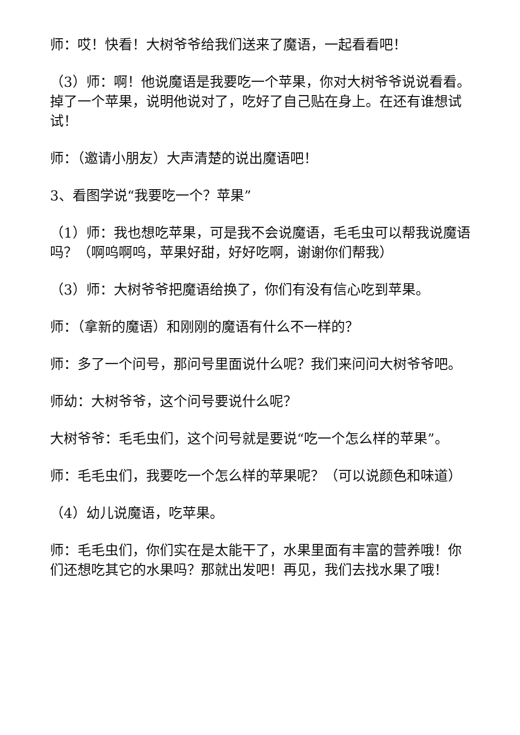师：哎！快看！大树爷爷给我们送来了魔语，一起看看吧！
（3）师：啊！他说魔语是我要吃一个苹果，你对大树爷爷说说看看。掉了一个苹果，说明他说对了，吃好了自己贴在身上。在还有谁想试试！
师：（邀请小朋友）大声清楚的说出魔语吧！
3、看图学说“我要吃一个？苹果”
（1）师：我也想吃苹果，可是我不会说魔语，毛毛虫可以帮我说魔语吗？（啊呜啊呜，苹果好甜，好好吃啊，谢谢你们帮我）
（3）师：大树爷爷把魔语给换了，你们有没有信心吃到苹果。
师：（拿新的魔语）和刚刚的魔语有什么不一样的？
师：多了一个问号，那问号里面说什么呢？我们来问问大树爷爷吧。
师幼：大树爷爷，这个问号要说什么呢？
大树爷爷：毛毛虫们，这个问号就是要说“吃一个怎么样的苹果”。
师：毛毛虫们，我要吃一个怎么样的苹果呢？（可以说颜色和味道）
（4）幼儿说魔语，吃苹果。
师：毛毛虫们，你们实在是太能干了，水果里面有丰富的营养哦！你们还想吃其它的水果吗？那就出发吧！再见，我们去找水果了哦！